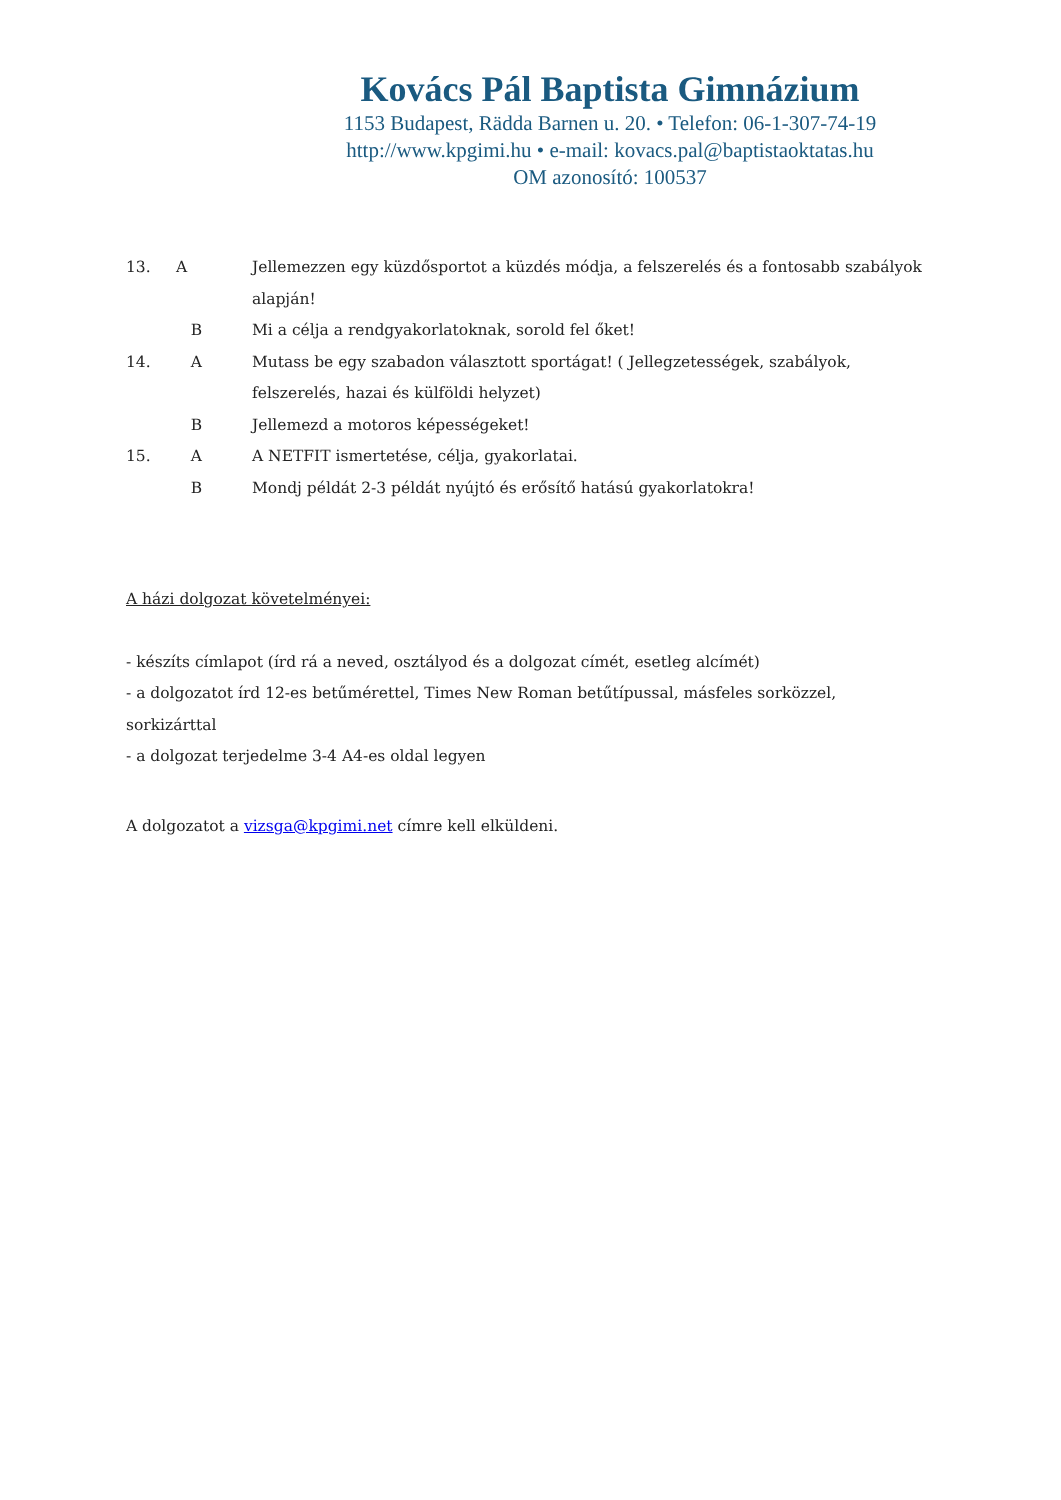Kovács Pál Baptista Gimnázium
1153 Budapest, Rädda Barnen u. 20. • Telefon: 06-1-307-74-19
http://www.kpgimi.hu • e-mail: kovacs.pal@baptistaoktatas.hu
OM azonosító: 100537
| 13. | A | Jellemezzen egy küzdősportot a küzdés módja, a felszerelés és a fontosabb szabályok alapján! |
| | B | Mi a célja a rendgyakorlatoknak, sorold fel őket! |
| 14. | A | Mutass be egy szabadon választott sportágat! ( Jellegzetességek, szabályok, felszerelés, hazai és külföldi helyzet) |
| | B | Jellemezd a motoros képességeket! |
| 15. | A | A NETFIT ismertetése, célja, gyakorlatai. |
| | B | Mondj példát 2-3 példát nyújtó és erősítő hatású gyakorlatokra! |
A házi dolgozat követelményei:
- készíts címlapot (írd rá a neved, osztályod és a dolgozat címét, esetleg alcímét)
- a dolgozatot írd 12-es betűmérettel, Times New Roman betűtípussal, másfeles sorközzel, sorkizárttal
- a dolgozat terjedelme 3-4 A4-es oldal legyen
A dolgozatot a vizsga@kpgimi.net címre kell elküldeni.